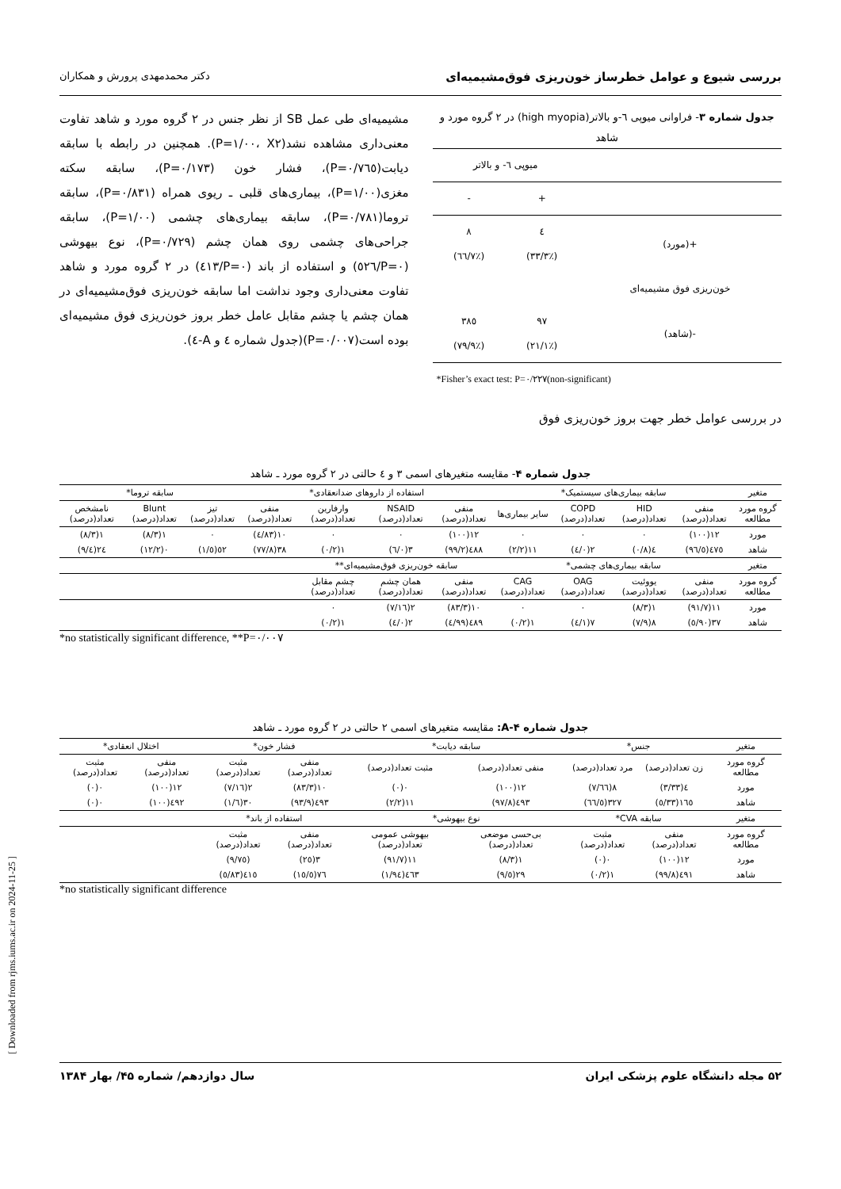بررسی شیوع و عوامل خطرساز خون‌ریزی فوق‌مشیمیه‌ای دکتر محمدمهدی پرورش و همکاران
جدول شماره ۳- فراوانی میوپی ٦-و بالاتر(high myopia) در ٢ گروه مورد و شاهد
| | میوپی ٦- و بالاتر | |
| | + | - |
| +(مورد) | ٤ (٪٣٣/٣) | ٨ (٪٦٦/٧) |
| خون‌ریزی فوق مشیمیه‌ای | | |
| -(شاهد) | ٩٧ (٪٢١/١) | ٣٨٥ (٪٧٩/٩) |
| *Fisher’s exact test: P=۰/۲۲۷(non-significant) | | |
در بررسی عوامل خطر جهت بروز خون‌ریزی فوق
مشیمیه‌ای طی عمل SB از نظر جنس در ۲ گروه مورد و شاهد تفاوت معنی‌داری مشاهده نشد(P=۱/۰۰، X۲). همچنین در رابطه با سابقه دیابت(P=۰/۷٦٥)، فشار خون (P=۰/۱۷۳)، سابقه سکته مغزی(P=۱/۰۰)، بیماری‌های قلبی ـ ریوی همراه (P=۰/۸۳۱)، سابقه تروما(P=۰/۷۸۱)، سابقه بیماری‌های چشمی (P=۱/۰۰)، سابقه جراحی‌های چشمی روی همان چشم (P=۰/۷۲۹)، نوع بیهوشی (P=۰/٥٢٦) و استفاده از باند (P=۰/٤۱۳) در ۲ گروه مورد و شاهد تفاوت معنی‌داری وجود نداشت اما سابقه خون‌ریزی فوق‌مشیمیه‌ای در همان چشم یا چشم مقابل عامل خطر بروز خون‌ریزی فوق مشیمیه‌ای بوده است(P=۰/۰۰۷)(جدول شماره ٤ و A-٤).
جدول شماره ۴- مقایسه متغیرهای اسمی ۳ و ٤ حالتی در ۲ گروه مورد ـ شاهد
| متغیر | سابقه بیماری‌های سیستمیک* | | | | استفاده از داروهای ضدانعقادی* | | | | سابقه تروما* | | |
| گروه مورد مطالعه | منفی تعداد(درصد) | HID تعداد(درصد) | COPD تعداد(درصد) | سایر بیماری‌ها | منفی تعداد(درصد) | NSAID تعداد(درصد) | وارفارین تعداد(درصد) | منفی تعداد(درصد) | تیز تعداد(درصد) | Blunt تعداد(درصد) | نامشخص تعداد(درصد) |
| مورد | ۱۲(۱۰۰) | ۰ | ۰ | ۰ | ۱۲(۱۰۰) | ۰ | ۰ | ۱۰(۸۳/٤) | ۰ | ۱(۸/۳) | ۱(۸/۳) |
| شاهد | ٤٧٥(٩٦/٥) | ٤(۰/۸) | ۲(۰/٤) | ۱۱(۲/۲) | ٤۸۸(۹۹/۲) | ۳(۰/٦) | ۱(۰/۲) | ۳۸(۷۷/۸) | ٥۲(٥/۱) | ۰(۱۲/۲) | ۲٤(٤/۹) |
| متغیر | سابقه بیماری‌های چشمی* | | | | سابقه خون‌ریزی فوق‌مشیمیه‌ای** | | | | | | |
| گروه مورد مطالعه | منفی تعداد(درصد) | یووئیت تعداد(درصد) | OAG تعداد(درصد) | CAG تعداد(درصد) | منفی تعداد(درصد) | همان چشم تعداد(درصد) | چشم مقابل تعداد(درصد) | | | | |
| مورد | ۱۱(۹۱/۷) | ۱(۸/۳) | ۰ | ۰ | ۱۰(۸۳/۳) | ۲(۱٦/۷) | ۰ | | | | |
| شاهد | ۳۷(۹۰/٥) | ۸(۷/۹) | ۷(۱/٤) | ۱(۰/۲) | ٤۸۹(۹۹/٤) | ۲(۰/٤) | ۱(۰/۲) | | | | |
*no statistically significant difference, **P=۰/۰۰۷
جدول شماره A-۴: مقایسه متغیرهای اسمی ۲ حالتی در ۲ گروه مورد ـ شاهد
| متغیر | جنس* | | سابقه دیابت* | | فشار خون* | | اختلال انعقادی* | |
| گروه مورد مطالعه | زن تعداد(درصد) | مرد تعداد(درصد) | منفی تعداد(درصد) | مثبت تعداد(درصد) | منفی تعداد(درصد) | مثبت تعداد(درصد) | منفی تعداد(درصد) | مثبت تعداد(درصد) |
| مورد | ٤(۳/۳۳) | ۸(٦٦/۷) | ۱۲(۱۰۰) | ۰(۰) | ۱۰(۸۳/۳) | ۲(۱٦/۷) | ۱۲(۱۰۰) | ۰(۰) |
| شاهد | ۱٦٥(۳۳/٥) | ۳۲۷(٦٦/٥) | ٤۹۳(۹۷/۸) | ۱۱(۲/۲) | ٤۹۳(۹۳/۹) | ۳۰(٦/۱) | ٤۹۲(۱۰۰) | ۰(۰) |
| متغیر | سابقه CVA* | | نوع بیهوشی* | | استفاده از باند* | | | |
| گروه مورد مطالعه | منفی تعداد(درصد) | مثبت تعداد(درصد) | بی‌حسی موضعی تعداد(درصد) | بیهوشی عمومی تعداد(درصد) | منفی تعداد(درصد) | مثبت تعداد(درصد) | | |
| مورد | ۱۲(۱۰۰) | ۰(۰) | ۱(۸/۳) | ۱۱(۹۱/۷) | ۳(۲٥) | (۹/۷٥) | | |
| شاهد | ٤۹۱(۹۹/۸) | ۱(۰/۲) | ۲۹(٥/۹) | ٤٦۳(۹٤/۱) | ۷٦(۱٥/٥) | ٤۱٥(۸۳/٥) | | |
*no statistically significant difference
[ Downloaded from rjms.iums.ac.ir on 2024-11-25 ]
۵۲ مجله دانشگاه علوم پزشکی ایران سال دوازدهم/ شماره ۴۵/ بهار ۱۳۸۴